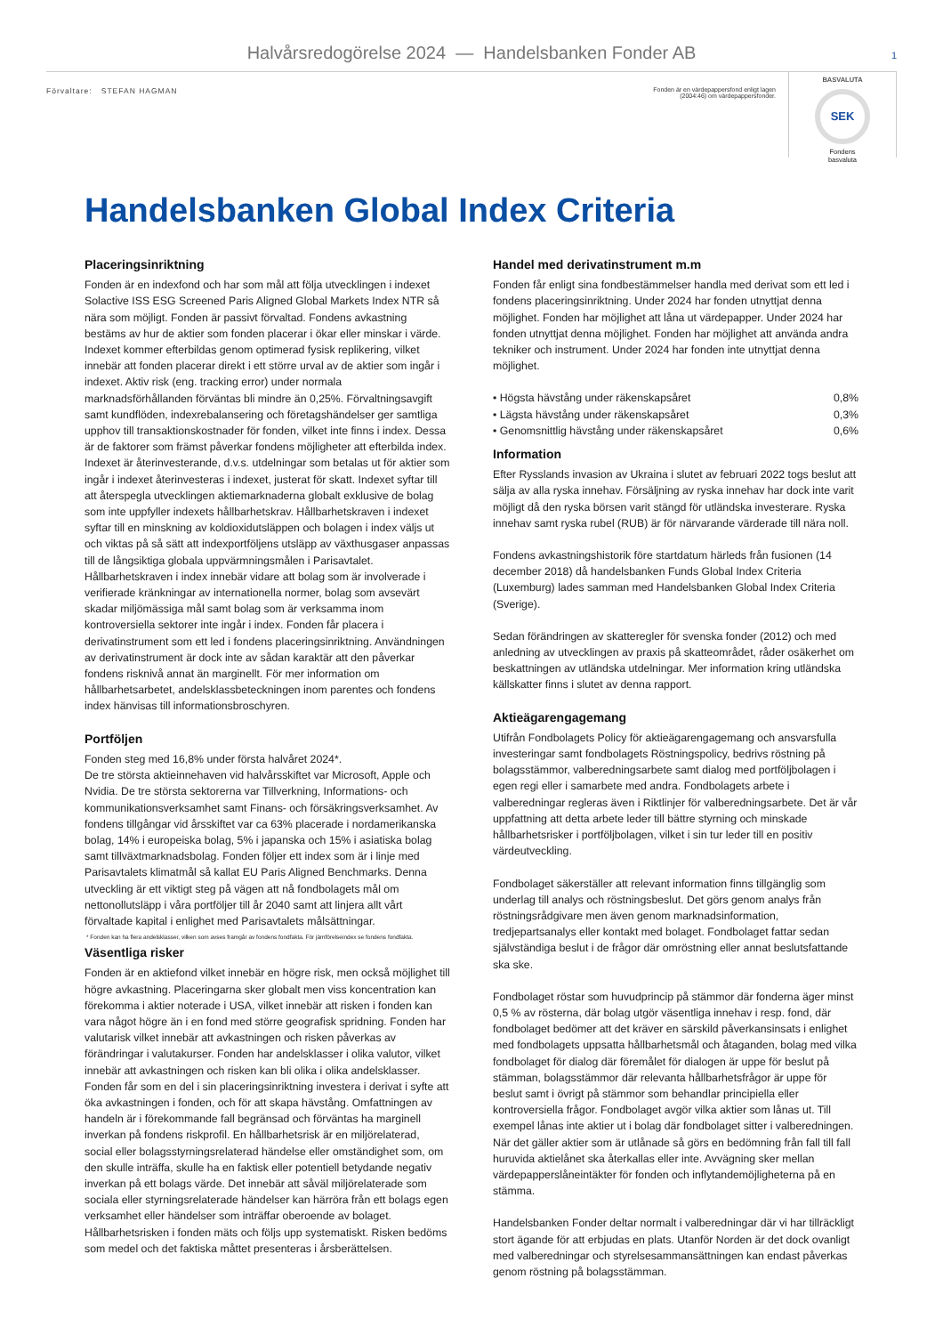Halvårsredogörelse 2024 — Handelsbanken Fonder AB
1
Förvaltare: STEFAN HAGMAN
Fonden är en värdepappersfond enligt lagen (2004:46) om värdepappersfonder.
BASVALUTA
SEK
Fondens
basvaluta
Handelsbanken Global Index Criteria
Placeringsinriktning
Fonden är en indexfond och har som mål att följa utvecklingen i indexet Solactive ISS ESG Screened Paris Aligned Global Markets Index NTR så nära som möjligt. Fonden är passivt förvaltad. Fondens avkastning bestäms av hur de aktier som fonden placerar i ökar eller minskar i värde. Indexet kommer efterbildas genom optimerad fysisk replikering, vilket innebär att fonden placerar direkt i ett större urval av de aktier som ingår i indexet. Aktiv risk (eng. tracking error) under normala marknadsförhållanden förväntas bli mindre än 0,25%. Förvaltningsavgift samt kundflöden, indexrebalansering och företagshändelser ger samtliga upphov till transaktionskostnader för fonden, vilket inte finns i index. Dessa är de faktorer som främst påverkar fondens möjligheter att efterbilda index. Indexet är återinvesterande, d.v.s. utdelningar som betalas ut för aktier som ingår i indexet återinvesteras i indexet, justerat för skatt. Indexet syftar till att återspegla utvecklingen aktiemarknaderna globalt exklusive de bolag som inte uppfyller indexets hållbarhetskrav. Hållbarhetskraven i indexet syftar till en minskning av koldioxidutsläppen och bolagen i index väljs ut och viktas på så sätt att indexportföljens utsläpp av växthusgaser anpassas till de långsiktiga globala uppvärmningsmålen i Parisavtalet. Hållbarhetskraven i index innebär vidare att bolag som är involverade i verifierade kränkningar av internationella normer, bolag som avsevärt skadar miljömässiga mål samt bolag som är verksamma inom kontroversiella sektorer inte ingår i index. Fonden får placera i derivatinstrument som ett led i fondens placeringsinriktning. Användningen av derivatinstrument är dock inte av sådan karaktär att den påverkar fondens risknivå annat än marginellt. För mer information om hållbarhetsarbetet, andelsklassbeteckningen inom parentes och fondens index hänvisas till informationsbroschyren.
Portföljen
Fonden steg med 16,8% under första halvåret 2024*.
De tre största aktieinnehaven vid halvårsskiftet var Microsoft, Apple och Nvidia. De tre största sektorerna var Tillverkning, Informations- och kommunikationsverksamhet samt Finans- och försäkringsverksamhet. Av fondens tillgångar vid årsskiftet var ca 63% placerade i nordamerikanska bolag, 14% i europeiska bolag, 5% i japanska och 15% i asiatiska bolag samt tillväxtmarknadsbolag. Fonden följer ett index som är i linje med Parisavtalets klimatmål så kallat EU Paris Aligned Benchmarks. Denna utveckling är ett viktigt steg på vägen att nå fondbolagets mål om nettonollutsläpp i våra portföljer till år 2040 samt att linjera allt vårt förvaltade kapital i enlighet med Parisavtalets målsättningar.
* Fonden kan ha flera andelsklasser, vilken som avses framgår av fondens fondfakta. För jämförelseindex se fondens fondfakta.
Väsentliga risker
Fonden är en aktiefond vilket innebär en högre risk, men också möjlighet till högre avkastning. Placeringarna sker globalt men viss koncentration kan förekomma i aktier noterade i USA, vilket innebär att risken i fonden kan vara något högre än i en fond med större geografisk spridning. Fonden har valutarisk vilket innebär att avkastningen och risken påverkas av förändringar i valutakurser. Fonden har andelsklasser i olika valutor, vilket innebär att avkastningen och risken kan bli olika i olika andelsklasser. Fonden får som en del i sin placeringsinriktning investera i derivat i syfte att öka avkastningen i fonden, och för att skapa hävstång. Omfattningen av handeln är i förekommande fall begränsad och förväntas ha marginell inverkan på fondens riskprofil. En hållbarhetsrisk är en miljörelaterad, social eller bolagsstyrningsrelaterad händelse eller omständighet som, om den skulle inträffa, skulle ha en faktisk eller potentiell betydande negativ inverkan på ett bolags värde. Det innebär att såväl miljörelaterade som sociala eller styrningsrelaterade händelser kan härröra från ett bolags egen verksamhet eller händelser som inträffar oberoende av bolaget. Hållbarhetsrisken i fonden mäts och följs upp systematiskt. Risken bedöms som medel och det faktiska måttet presenteras i årsberättelsen.
Handel med derivatinstrument m.m
Fonden får enligt sina fondbestämmelser handla med derivat som ett led i fondens placeringsinriktning. Under 2024 har fonden utnyttjat denna möjlighet. Fonden har möjlighet att låna ut värdepapper. Under 2024 har fonden utnyttjat denna möjlighet. Fonden har möjlighet att använda andra tekniker och instrument. Under 2024 har fonden inte utnyttjat denna möjlighet.
• Högsta hävstång under räkenskapsåret 0,8%
• Lägsta hävstång under räkenskapsåret 0,3%
• Genomsnittlig hävstång under räkenskapsåret 0,6%
Information
Efter Rysslands invasion av Ukraina i slutet av februari 2022 togs beslut att sälja av alla ryska innehav. Försäljning av ryska innehav har dock inte varit möjligt då den ryska börsen varit stängd för utländska investerare. Ryska innehav samt ryska rubel (RUB) är för närvarande värderade till nära noll.
Fondens avkastningshistorik före startdatum härleds från fusionen (14 december 2018) då handelsbanken Funds Global Index Criteria (Luxemburg) lades samman med Handelsbanken Global Index Criteria (Sverige).
Sedan förändringen av skatteregler för svenska fonder (2012) och med anledning av utvecklingen av praxis på skatteområdet, råder osäkerhet om beskattningen av utländska utdelningar. Mer information kring utländska källskatter finns i slutet av denna rapport.
Aktieägarengagemang
Utifrån Fondbolagets Policy för aktieägarengagemang och ansvarsfulla investeringar samt fondbolagets Röstningspolicy, bedrivs röstning på bolagsstämmor, valberedningsarbete samt dialog med portföljbolagen i egen regi eller i samarbete med andra. Fondbolagets arbete i valberedningar regleras även i Riktlinjer för valberedningsarbete. Det är vår uppfattning att detta arbete leder till bättre styrning och minskade hållbarhetsrisker i portföljbolagen, vilket i sin tur leder till en positiv värdeutveckling.
Fondbolaget säkerställer att relevant information finns tillgänglig som underlag till analys och röstningsbeslut. Det görs genom analys från röstningsrådgivare men även genom marknadsinformation, tredjepartsanalys eller kontakt med bolaget. Fondbolaget fattar sedan självständiga beslut i de frågor där omröstning eller annat beslutsfattande ska ske.
Fondbolaget röstar som huvudprincip på stämmor där fonderna äger minst 0,5 % av rösterna, där bolag utgör väsentliga innehav i resp. fond, där fondbolaget bedömer att det kräver en särskild påverkansinsats i enlighet med fondbolagets uppsatta hållbarhetsmål och åtaganden, bolag med vilka fondbolaget för dialog där föremålet för dialogen är uppe för beslut på stämman, bolagsstämmor där relevanta hållbarhetsfrågor är uppe för beslut samt i övrigt på stämmor som behandlar principiella eller kontroversiella frågor. Fondbolaget avgör vilka aktier som lånas ut. Till exempel lånas inte aktier ut i bolag där fondbolaget sitter i valberedningen. När det gäller aktier som är utlånade så görs en bedömning från fall till fall huruvida aktielånet ska återkallas eller inte. Avvägning sker mellan värdepapperslåneintäkter för fonden och inflytandemöjligheterna på en stämma.
Handelsbanken Fonder deltar normalt i valberedningar där vi har tillräckligt stort ägande för att erbjudas en plats. Utanför Norden är det dock ovanligt med valberedningar och styrelsesammansättningen kan endast påverkas genom röstning på bolagsstämman.